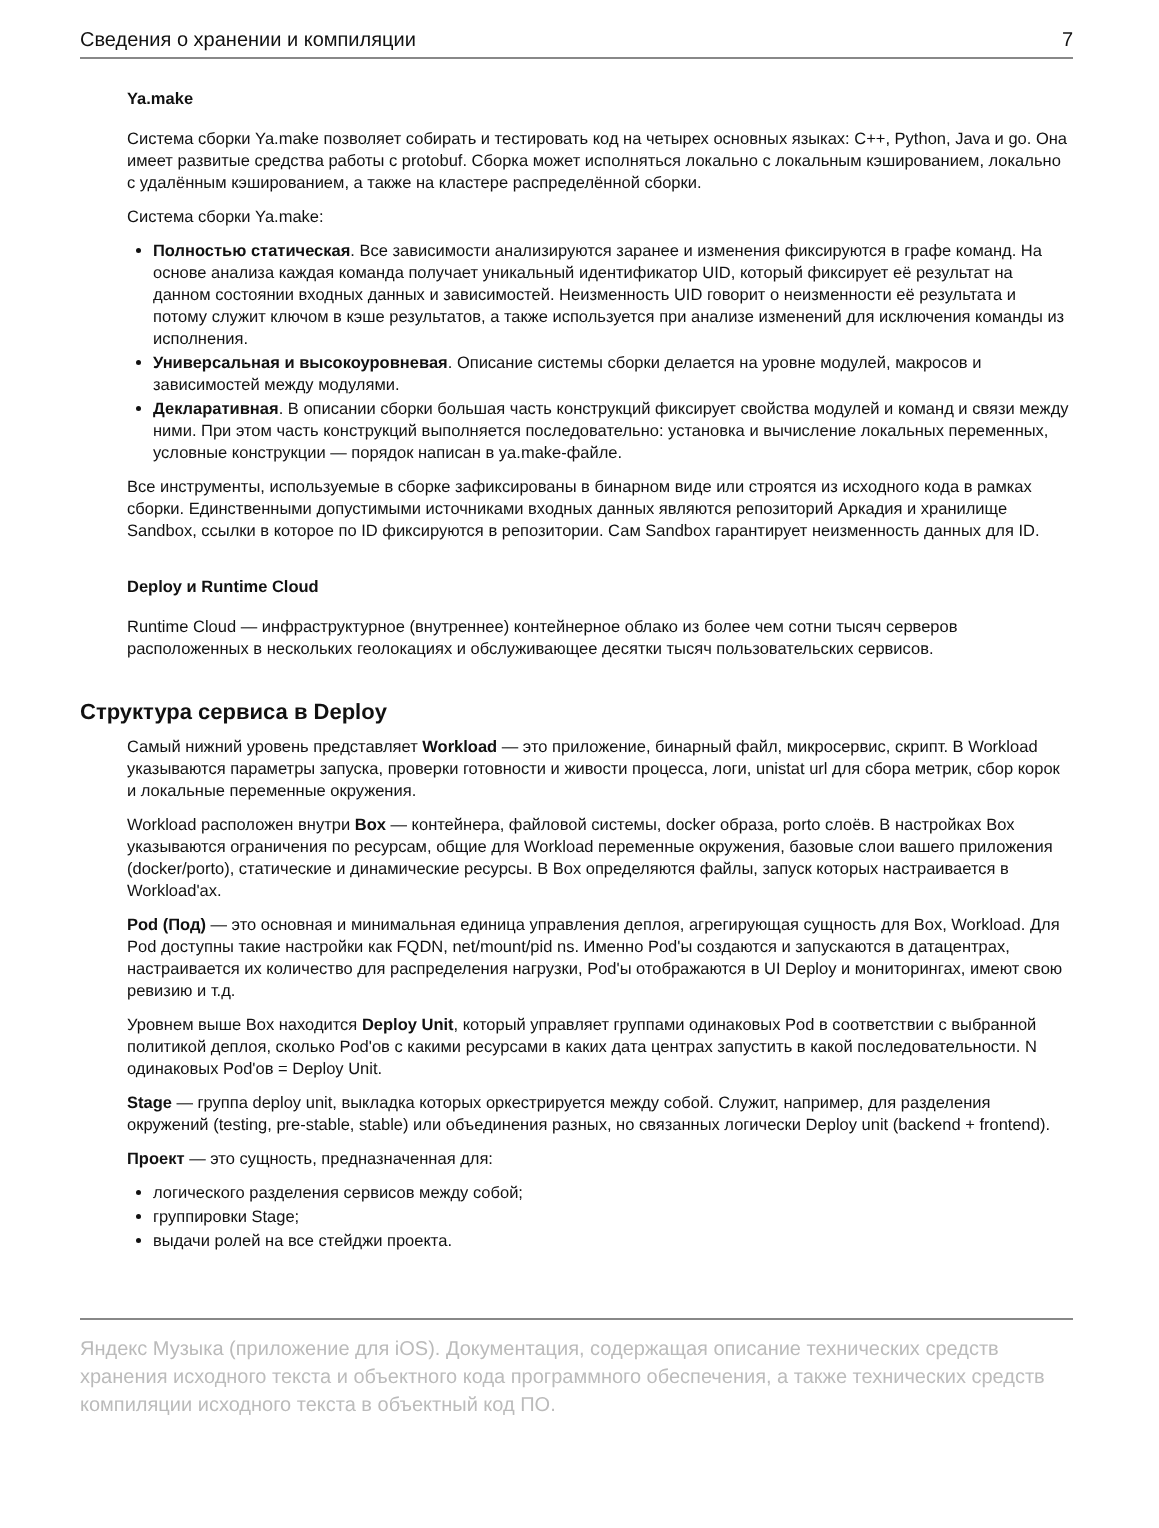Сведения о хранении и компиляции 7
Ya.make
Система сборки Ya.make позволяет собирать и тестировать код на четырех основных языках: C++, Python, Java и go. Она имеет развитые средства работы с protobuf. Сборка может исполняться локально с локальным кэшированием, локально с удалённым кэшированием, а также на кластере распределённой сборки.
Система сборки Ya.make:
Полностью статическая. Все зависимости анализируются заранее и изменения фиксируются в графе команд. На основе анализа каждая команда получает уникальный идентификатор UID, который фиксирует её результат на данном состоянии входных данных и зависимостей. Неизменность UID говорит о неизменности её результата и потому служит ключом в кэше результатов, а также используется при анализе изменений для исключения команды из исполнения.
Универсальная и высокоуровневая. Описание системы сборки делается на уровне модулей, макросов и зависимостей между модулями.
Декларативная. В описании сборки большая часть конструкций фиксирует свойства модулей и команд и связи между ними. При этом часть конструкций выполняется последовательно: установка и вычисление локальных переменных, условные конструкции — порядок написан в ya.make-файле.
Все инструменты, используемые в сборке зафиксированы в бинарном виде или строятся из исходного кода в рамках сборки. Единственными допустимыми источниками входных данных являются репозиторий Аркадия и хранилище Sandbox, ссылки в которое по ID фиксируются в репозитории. Сам Sandbox гарантирует неизменность данных для ID.
Deploy и Runtime Cloud
Runtime Cloud — инфраструктурное (внутреннее) контейнерное облако из более чем сотни тысяч серверов расположенных в нескольких геолокациях и обслуживающее десятки тысяч пользовательских сервисов.
Структура сервиса в Deploy
Самый нижний уровень представляет Workload — это приложение, бинарный файл, микросервис, скрипт. В Workload указываются параметры запуска, проверки готовности и живости процесса, логи, unistat url для сбора метрик, сбор корок и локальные переменные окружения.
Workload расположен внутри Box — контейнера, файловой системы, docker образа, porto слоёв. В настройках Box указываются ограничения по ресурсам, общие для Workload переменные окружения, базовые слои вашего приложения (docker/porto), статические и динамические ресурсы. В Box определяются файлы, запуск которых настраивается в Workload'ах.
Pod (Под) — это основная и минимальная единица управления деплоя, агрегирующая сущность для Box, Workload. Для Pod доступны такие настройки как FQDN, net/mount/pid ns. Именно Pod'ы создаются и запускаются в датацентрах, настраивается их количество для распределения нагрузки, Pod'ы отображаются в UI Deploy и мониторингах, имеют свою ревизию и т.д.
Уровнем выше Box находится Deploy Unit, который управляет группами одинаковых Pod в соответствии с выбранной политикой деплоя, сколько Pod'ов с какими ресурсами в каких дата центрах запустить в какой последовательности. N одинаковых Pod'ов = Deploy Unit.
Stage — группа deploy unit, выкладка которых оркестрируется между собой. Служит, например, для разделения окружений (testing, pre-stable, stable) или объединения разных, но связанных логически Deploy unit (backend + frontend).
Проект — это сущность, предназначенная для:
логического разделения сервисов между собой;
группировки Stage;
выдачи ролей на все стейджи проекта.
Яндекс Музыка (приложение для iOS). Документация, содержащая описание технических средств хранения исходного текста и объектного кода программного обеспечения, а также технических средств компиляции исходного текста в объектный код ПО.